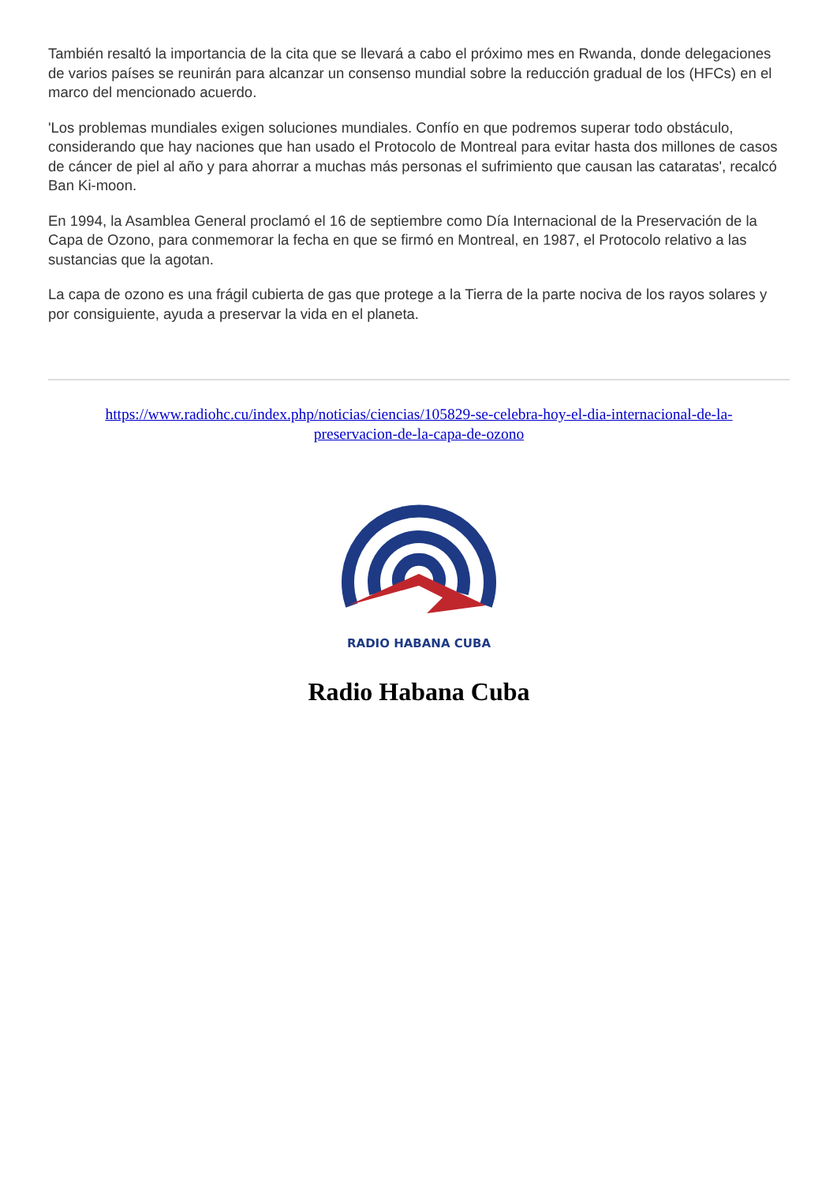También resaltó la importancia de la cita que se llevará a cabo el próximo mes en Rwanda, donde delegaciones de varios países se reunirán para alcanzar un consenso mundial sobre la reducción gradual de los (HFCs) en el marco del mencionado acuerdo.
'Los problemas mundiales exigen soluciones mundiales. Confío en que podremos superar todo obstáculo, considerando que hay naciones que han usado el Protocolo de Montreal para evitar hasta dos millones de casos de cáncer de piel al año y para ahorrar a muchas más personas el sufrimiento que causan las cataratas', recalcó Ban Ki-moon.
En 1994, la Asamblea General proclamó el 16 de septiembre como Día Internacional de la Preservación de la Capa de Ozono, para conmemorar la fecha en que se firmó en Montreal, en 1987, el Protocolo relativo a las sustancias que la agotan.
La capa de ozono es una frágil cubierta de gas que protege a la Tierra de la parte nociva de los rayos solares y por consiguiente, ayuda a preservar la vida en el planeta.
https://www.radiohc.cu/index.php/noticias/ciencias/105829-se-celebra-hoy-el-dia-internacional-de-la-preservacion-de-la-capa-de-ozono
RADIO HABANA CUBA
Radio Habana Cuba